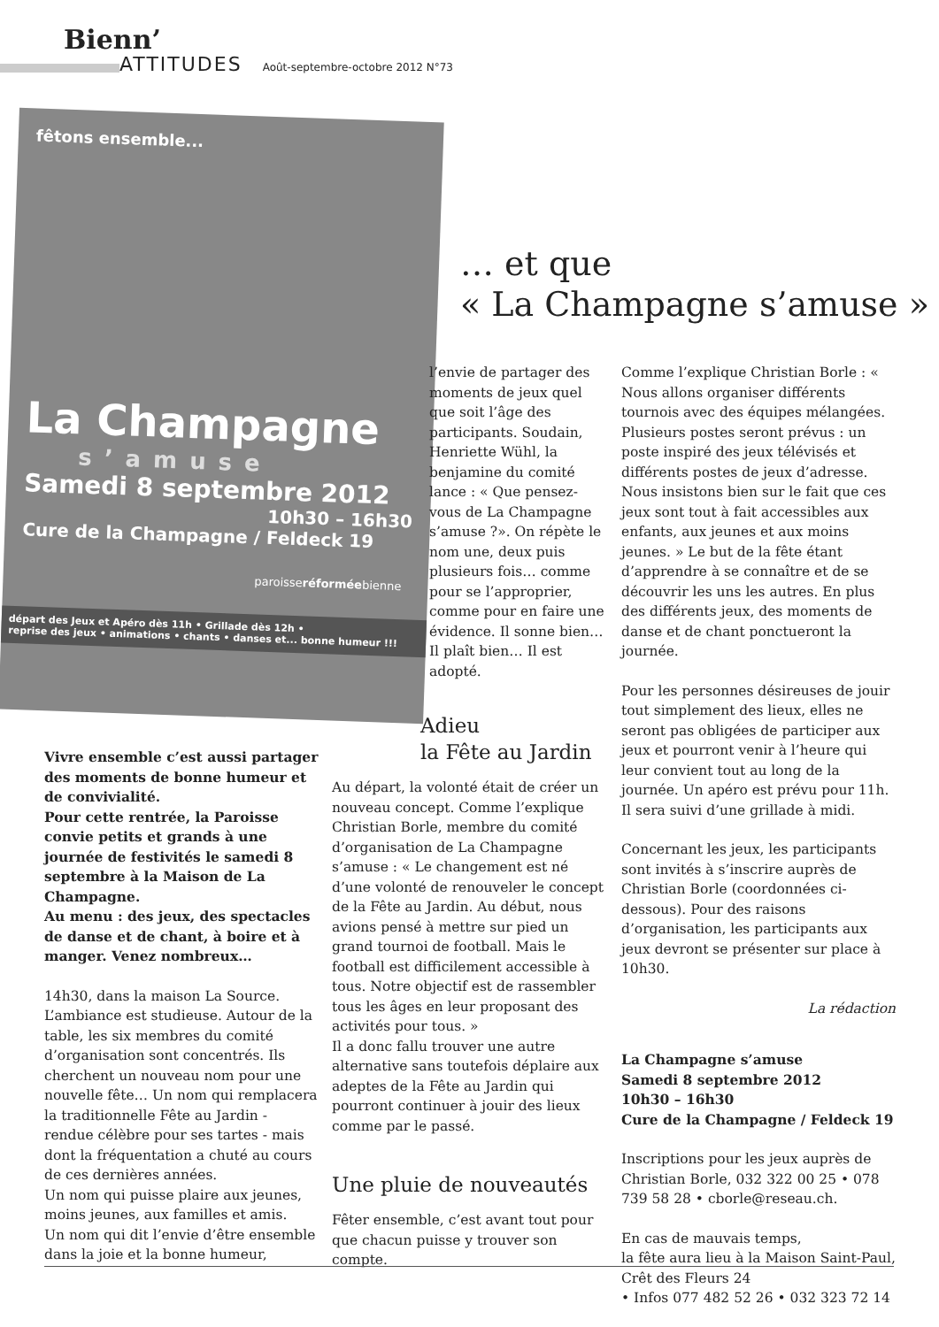Bienn’
ATTITUDES Août-septembre-octobre 2012 N°73
fêtons ensemble...
La Champagne
s’amuse
Samedi 8 septembre 2012
10h30 – 16h30
Cure de la Champagne / Feldeck 19
paroisseréforméebienne
départ des Jeux et Apéro dès 11h • Grillade dès 12h •
reprise des jeux • animations • chants • danses et... bonne humeur !!!
… et que
« La Champagne s’amuse »
Vivre ensemble c’est aussi partager des moments de bonne humeur et de convivialité.
Pour cette rentrée, la Paroisse convie petits et grands à une journée de festivités le samedi 8 septembre à la Maison de La Champagne.
Au menu : des jeux, des spectacles de danse et de chant, à boire et à manger. Venez nombreux…
14h30, dans la maison La Source. L’ambiance est studieuse. Autour de la table, les six membres du comité d’organisation sont concentrés. Ils cherchent un nouveau nom pour une nouvelle fête… Un nom qui remplacera la traditionnelle Fête au Jardin - rendue célèbre pour ses tartes - mais dont la fréquentation a chuté au cours de ces dernières années.
Un nom qui puisse plaire aux jeunes, moins jeunes, aux familles et amis.
Un nom qui dit l’envie d’être ensemble dans la joie et la bonne humeur,
l’envie de partager des moments de jeux quel que soit l’âge des participants. Soudain, Henriette Wühl, la benjamine du comité lance : « Que pensez-vous de La Champagne s’amuse ?». On répète le nom une, deux puis plusieurs fois… comme pour se l’approprier, comme pour en faire une évidence. Il sonne bien… Il plaît bien… Il est adopté.
Adieu
la Fête au Jardin
Au départ, la volonté était de créer un nouveau concept. Comme l’explique Christian Borle, membre du comité d’organisation de La Champagne s’amuse : « Le changement est né d’une volonté de renouveler le concept de la Fête au Jardin. Au début, nous avions pensé à mettre sur pied un grand tournoi de football. Mais le football est difficilement accessible à tous. Notre objectif est de rassembler tous les âges en leur proposant des activités pour tous. »
Il a donc fallu trouver une autre alternative sans toutefois déplaire aux adeptes de la Fête au Jardin qui pourront continuer à jouir des lieux comme par le passé.
Une pluie de nouveautés
Fêter ensemble, c’est avant tout pour que chacun puisse y trouver son compte.
Comme l’explique Christian Borle : « Nous allons organiser différents tournois avec des équipes mélangées. Plusieurs postes seront prévus : un poste inspiré des jeux télévisés et différents postes de jeux d’adresse. Nous insistons bien sur le fait que ces jeux sont tout à fait accessibles aux enfants, aux jeunes et aux moins jeunes. » Le but de la fête étant d’apprendre à se connaître et de se découvrir les uns les autres. En plus des différents jeux, des moments de danse et de chant ponctueront la journée.
Pour les personnes désireuses de jouir tout simplement des lieux, elles ne seront pas obligées de participer aux jeux et pourront venir à l’heure qui leur convient tout au long de la journée. Un apéro est prévu pour 11h. Il sera suivi d’une grillade à midi.
Concernant les jeux, les participants sont invités à s’inscrire auprès de Christian Borle (coordonnées ci-dessous). Pour des raisons d’organisation, les participants aux jeux devront se présenter sur place à 10h30.
La rédaction
La Champagne s’amuse
Samedi 8 septembre 2012
10h30 – 16h30
Cure de la Champagne / Feldeck 19
Inscriptions pour les jeux auprès de Christian Borle, 032 322 00 25 • 078 739 58 28 • cborle@reseau.ch.
En cas de mauvais temps,
la fête aura lieu à la Maison Saint-Paul, Crêt des Fleurs 24
• Infos 077 482 52 26 • 032 323 72 14